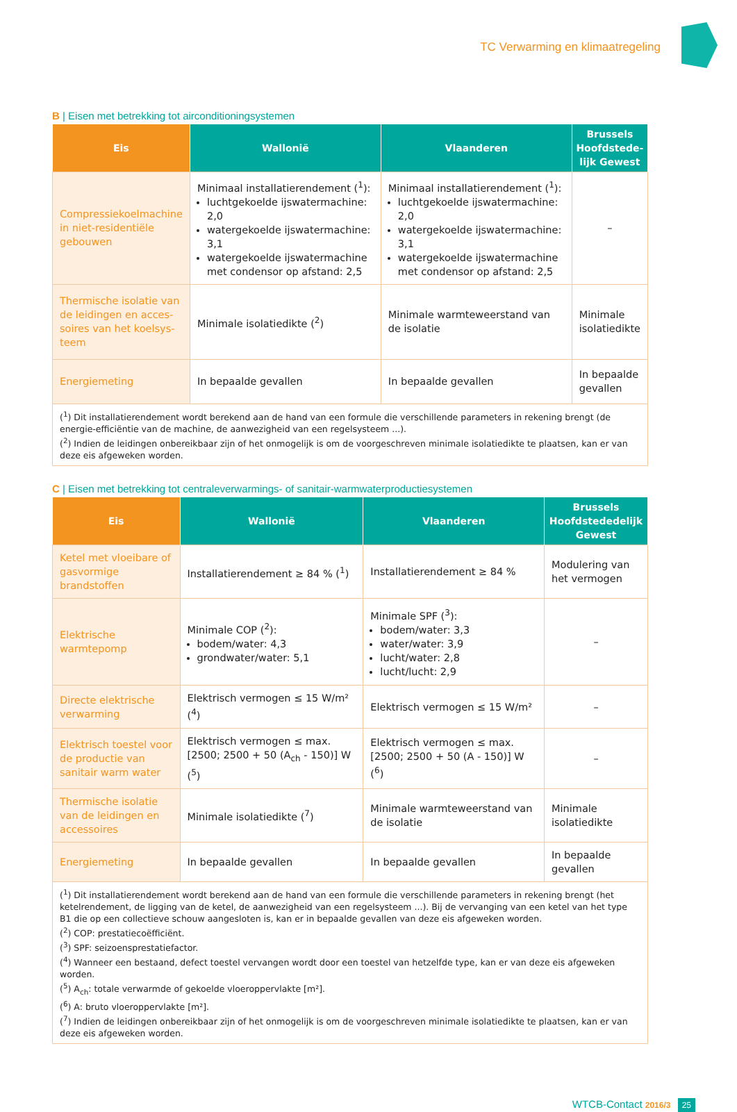TC Verwarming en klimaatregeling
B | Eisen met betrekking tot airconditioningsystemen
| Eis | Wallonië | Vlaanderen | Brussels Hoofdstede­lijk Gewest |
| --- | --- | --- | --- |
| Compressiekoelmachine in niet-residentiële gebouwen | Minimaal installatierendement (<sup>1</sup>): luchtgekoelde ijswatermachine: 2,0 watergekoelde ijswatermachine: 3,1 watergekoelde ijswatermachine met condensor op afstand: 2,5 | Minimaal installatierendement (<sup>1</sup>): luchtgekoelde ijswatermachine: 2,0 watergekoelde ijswatermachine: 3,1 watergekoelde ijswatermachine met condensor op afstand: 2,5 | – |
| Thermische isolatie van de leidingen en acces­soires van het koelsys­teem | Minimale isolatiedikte (<sup>2</sup>) | Minimale warmteweerstand van de isolatie | Minimale isolatiedikte |
| Energiemeting | In bepaalde gevallen | In bepaalde gevallen | In bepaalde gevallen |
| (<sup>1</sup>) Dit installatierendement wordt berekend aan de hand van een formule die verschillende parameters in rekening brengt (de energie-efficiëntie van de machine, de aanwezigheid van een regelsysteem ...). (<sup>2</sup>) Indien de leidingen onbereikbaar zijn of het onmogelijk is om de voorgeschreven minimale isolatiedikte te plaatsen, kan er van deze eis afgeweken worden. | | | |
C | Eisen met betrekking tot centraleverwarmings- of sanitair-warmwaterproductiesystemen
| Eis | Wallonië | Vlaanderen | Brussels Hoofdstede­delijk Gewest |
| --- | --- | --- | --- |
| Ketel met vloeibare of gasvormige brandstoffen | Installatierendement ≥ 84 % (<sup>1</sup>) | Installatierendement ≥ 84 % | Modulering van het vermogen |
| Elektrische warmtepomp | Minimale COP (<sup>2</sup>): bodem/water: 4,3 grondwater/water: 5,1 | Minimale SPF (<sup>3</sup>): bodem/water: 3,3 water/water: 3,9 lucht/water: 2,8 lucht/lucht: 2,9 | – |
| Directe elektrische ver­warming | Elektrisch vermogen ≤ 15 W/m² (<sup>4</sup>) | Elektrisch vermogen ≤ 15 W/m² | – |
| Elektrisch toestel voor de productie van sanitair warm water | Elektrisch vermogen ≤ max.[2500; 2500 + 50 (A<sub>ch</sub> - 150)] W (<sup>5</sup>) | Elektrisch vermogen ≤ max.[2500; 2500 + 50 (A - 150)] W (<sup>6</sup>) | – |
| Thermische isolatie van de leidingen en acces­soires | Minimale isolatiedikte (<sup>7</sup>) | Minimale warmteweerstand van de isolatie | Minimale isolatiedikte |
| Energiemeting | In bepaalde gevallen | In bepaalde gevallen | In bepaalde gevallen |
| (<sup>1</sup>) Dit installatierendement wordt berekend aan de hand van een formule die verschillende parameters in rekening brengt (het ketel­rendement, de ligging van de ketel, de aanwezigheid van een regelsysteem ...). Bij de vervanging van een ketel van het type B1 die op een collectieve schouw aangesloten is, kan er in bepaalde gevallen van deze eis afgeweken worden. (<sup>2</sup>) COP: prestatiecoëfficiënt. (<sup>3</sup>) SPF: seizoensprestatiefactor. (<sup>4</sup>) Wanneer een bestaand, defect toestel vervangen wordt door een toestel van hetzelfde type, kan er van deze eis afgeweken worden. (<sup>5</sup>) A<sub>ch</sub>: totale verwarmde of gekoelde vloeroppervlakte [m²]. (<sup>6</sup>) A: bruto vloeroppervlakte [m²]. (<sup>7</sup>) Indien de leidingen onbereikbaar zijn of het onmogelijk is om de voorgeschreven minimale isolatiedikte te plaatsen, kan er van deze eis afgeweken worden. | | | |
WTCB-Contact 2016/3 25